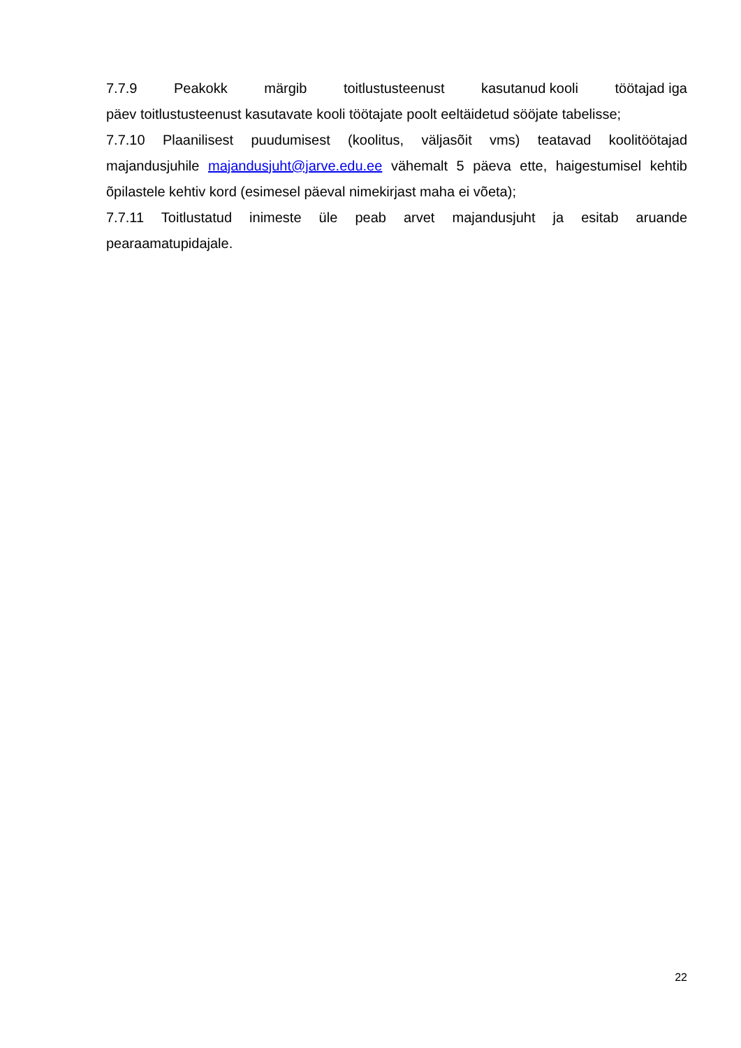7.7.9 Peakokk märgib toitlustusteenust kasutanud kooli töötajad iga
päev toitlustusteenust kasutavate kooli töötajate poolt eeltäidetud sööjate tabelisse;
7.7.10 Plaanilisest puudumisest (koolitus, väljasõit vms) teatavad koolitöötajad majandusjuhile majandusjuht@jarve.edu.ee vähemalt 5 päeva ette, haigestumisel kehtib õpilastele kehtiv kord (esimesel päeval nimekirjast maha ei võeta);
7.7.11 Toitlustatud inimeste üle peab arvet majandusjuht ja esitab aruande pearaamatupidajale.
22